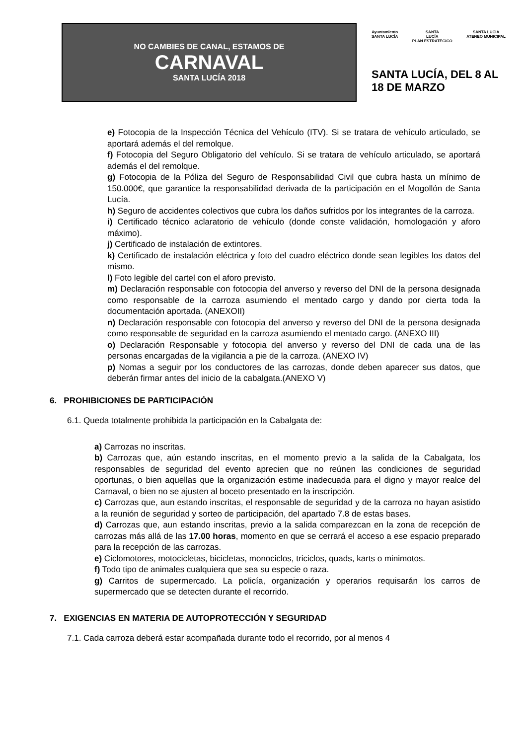NO CAMBIES DE CANAL, ESTAMOS DE
CARNAVAL
SANTA LUCÍA 2018
Ayuntamiento
SANTA LUCÍA
SANTA
LUCÍA
PLAN ESTRATÉGICO
SANTA LUCÍA
ATENEO MUNICIPAL
SANTA LUCÍA, DEL 8 AL 18 DE MARZO
e) Fotocopia de la Inspección Técnica del Vehículo (ITV). Si se tratara de vehículo articulado, se aportará además el del remolque.
f) Fotocopia del Seguro Obligatorio del vehículo. Si se tratara de vehículo articulado, se aportará además el del remolque.
g) Fotocopia de la Póliza del Seguro de Responsabilidad Civil que cubra hasta un mínimo de 150.000€, que garantice la responsabilidad derivada de la participación en el Mogollón de Santa Lucía.
h) Seguro de accidentes colectivos que cubra los daños sufridos por los integrantes de la carroza.
i) Certificado técnico aclaratorio de vehículo (donde conste validación, homologación y aforo máximo).
j) Certificado de instalación de extintores.
k) Certificado de instalación eléctrica y foto del cuadro eléctrico donde sean legibles los datos del mismo.
l) Foto legible del cartel con el aforo previsto.
m) Declaración responsable con fotocopia del anverso y reverso del DNI de la persona designada como responsable de la carroza asumiendo el mentado cargo y dando por cierta toda la documentación aportada. (ANEXOII)
n) Declaración responsable con fotocopia del anverso y reverso del DNI de la persona designada como responsable de seguridad en la carroza asumiendo el mentado cargo. (ANEXO III)
o) Declaración Responsable y fotocopia del anverso y reverso del DNI de cada una de las personas encargadas de la vigilancia a pie de la carroza. (ANEXO IV)
p) Nomas a seguir por los conductores de las carrozas, donde deben aparecer sus datos, que deberán firmar antes del inicio de la cabalgata.(ANEXO V)
6. PROHIBICIONES DE PARTICIPACIÓN
6.1. Queda totalmente prohibida la participación en la Cabalgata de:
a) Carrozas no inscritas.
b) Carrozas que, aún estando inscritas, en el momento previo a la salida de la Cabalgata, los responsables de seguridad del evento aprecien que no reúnen las condiciones de seguridad oportunas, o bien aquellas que la organización estime inadecuada para el digno y mayor realce del Carnaval, o bien no se ajusten al boceto presentado en la inscripción.
c) Carrozas que, aun estando inscritas, el responsable de seguridad y de la carroza no hayan asistido a la reunión de seguridad y sorteo de participación, del apartado 7.8 de estas bases.
d) Carrozas que, aun estando inscritas, previo a la salida comparezcan en la zona de recepción de carrozas más allá de las 17.00 horas, momento en que se cerrará el acceso a ese espacio preparado para la recepción de las carrozas.
e) Ciclomotores, motocicletas, bicicletas, monociclos, triciclos, quads, karts o minimotos.
f) Todo tipo de animales cualquiera que sea su especie o raza.
g) Carritos de supermercado. La policía, organización y operarios requisarán los carros de supermercado que se detecten durante el recorrido.
7. EXIGENCIAS EN MATERIA DE AUTOPROTECCIÓN Y SEGURIDAD
7.1. Cada carroza deberá estar acompañada durante todo el recorrido, por al menos 4